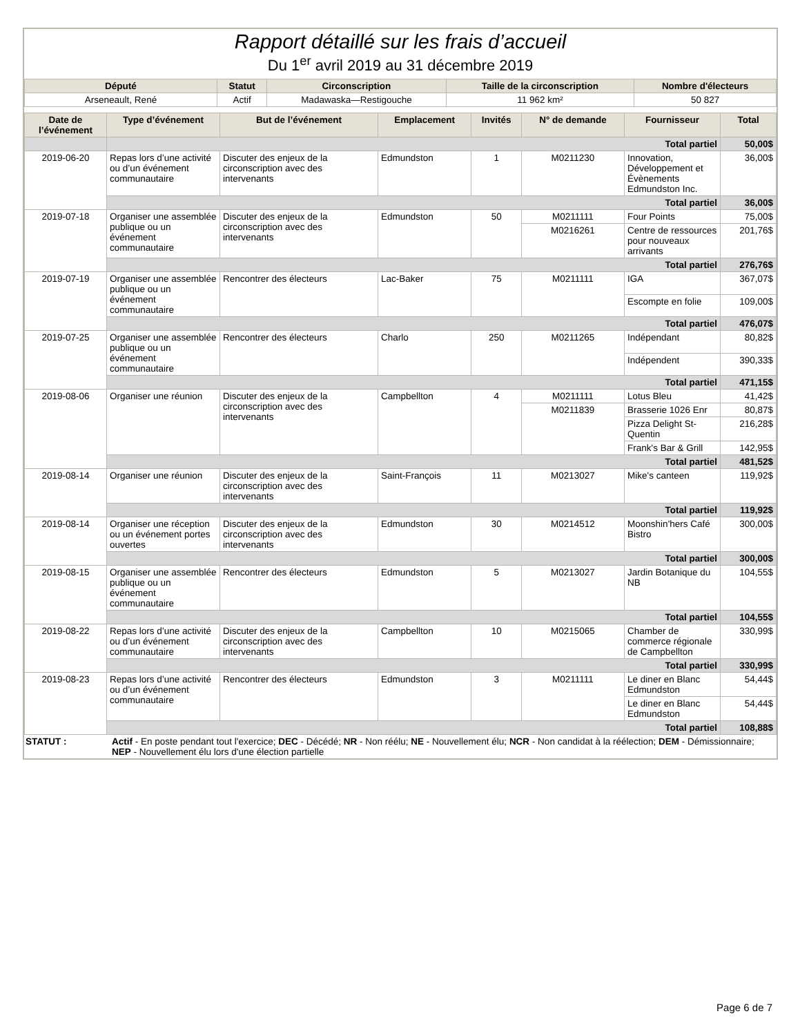Rapport détaillé sur les frais d’accueil
Du 1<sup>er</sup> avril 2019 au 31 décembre 2019
| Député | Statut | Circonscription | Taille de la circonscription | Nombre d'électeurs |
| --- | --- | --- | --- | --- |
| Arseneault, René | Actif | Madawaska—Restigouche | 11 962 km² | 50 827 |
| Date de l’événement | Type d’événement | But de l’événement | Emplacement | Invités | N° de demande | Fournisseur | Total |
| --- | --- | --- | --- | --- | --- | --- | --- |
| | Total partiel | | | | | | 50,00$ |
| 2019-06-20 | Repas lors d’une activité ou d’un événement communautaire | Discuter des enjeux de la circonscription avec des intervenants | Edmundston | 1 | M0211230 | Innovation, Développement et Évènements Edmundston Inc. | 36,00$ |
| | Total partiel | | | | | | 36,00$ |
| 2019-07-18 | Organiser une assemblée publique ou un événement communautaire | Discuter des enjeux de la circonscription avec des intervenants | Edmundston | 50 | M0211111 | Four Points | 75,00$ |
| | | | | | M0216261 | Centre de ressources pour nouveaux arrivants | 201,76$ |
| | Total partiel | | | | | | 276,76$ |
| 2019-07-19 | Organiser une assemblée publique ou un événement communautaire | Rencontrer des électeurs | Lac-Baker | 75 | M0211111 | IGA | 367,07$ |
| | | | | | | Escompte en folie | 109,00$ |
| | Total partiel | | | | | | 476,07$ |
| 2019-07-25 | Organiser une assemblée publique ou un événement communautaire | Rencontrer des électeurs | Charlo | 250 | M0211265 | Indépendant | 80,82$ |
| | | | | | | Indépendent | 390,33$ |
| | Total partiel | | | | | | 471,15$ |
| 2019-08-06 | Organiser une réunion | Discuter des enjeux de la circonscription avec des intervenants | Campbellton | 4 | M0211111 | Lotus Bleu | 41,42$ |
| | | | | | M0211839 | Brasserie 1026 Enr | 80,87$ |
| | | | | | | Pizza Delight St-Quentin | 216,28$ |
| | | | | | | Frank's Bar & Grill | 142,95$ |
| | Total partiel | | | | | | 481,52$ |
| 2019-08-14 | Organiser une réunion | Discuter des enjeux de la circonscription avec des intervenants | Saint-François | 11 | M0213027 | Mike's canteen | 119,92$ |
| | Total partiel | | | | | | 119,92$ |
| 2019-08-14 | Organiser une réception ou un événement portes ouvertes | Discuter des enjeux de la circonscription avec des intervenants | Edmundston | 30 | M0214512 | Moonshin'hers Café Bistro | 300,00$ |
| | Total partiel | | | | | | 300,00$ |
| 2019-08-15 | Organiser une assemblée publique ou un événement communautaire | Rencontrer des électeurs | Edmundston | 5 | M0213027 | Jardin Botanique du NB | 104,55$ |
| | Total partiel | | | | | | 104,55$ |
| 2019-08-22 | Repas lors d’une activité ou d’un événement communautaire | Discuter des enjeux de la circonscription avec des intervenants | Campbellton | 10 | M0215065 | Chamber de commerce régionale de Campbellton | 330,99$ |
| | Total partiel | | | | | | 330,99$ |
| 2019-08-23 | Repas lors d’une activité ou d’un événement communautaire | Rencontrer des électeurs | Edmundston | 3 | M0211111 | Le diner en Blanc Edmundston | 54,44$ |
| | | | | | | Le diner en Blanc Edmundston | 54,44$ |
| | Total partiel | | | | | | 108,88$ |
STATUT : Actif - En poste pendant tout l'exercice; DEC - Décédé; NR - Non réélu; NE - Nouvellement élu; NCR - Non candidat à la réélection; DEM - Démissionnaire; NEP - Nouvellement élu lors d'une élection partielle
Page 6 de 7